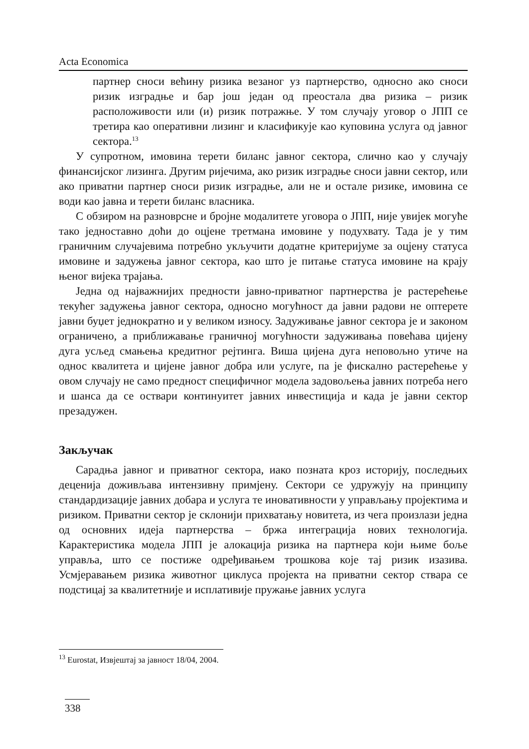Acta Economica
партнер сноси већину ризика везаног уз партнерство, односно ако сноси ризик изградње и бар још један од преостала два ризика – ризик расположивости или (и) ризик потражње. У том случају уговор о ЈПП се третира као оперативни лизинг и класификује као куповина услуга од јавног сектора.<sup>13</sup>
У супротном, имовина терети биланс јавног сектора, слично као у случају финансијског лизинга. Другим ријечима, ако ризик изградње сноси јавни сектор, или ако приватни партнер сноси ризик изградње, али не и остале ризике, имовина се води као јавна и терети биланс власника.
С обзиром на разноврсне и бројне модалитете уговора о ЈПП, није увијек могуће тако једноставно доћи до оцјене третмана имовине у подухвату. Тада је у тим граничним случајевима потребно укључити додатне критеријуме за оцјену статуса имовине и задужења јавног сектора, као што је питање статуса имовине на крају њеног вијека трајања.
Једна од најважнијих предности јавно-приватног партнерства је растерећење текућег задужења јавног сектора, односно могућност да јавни радови не оптерете јавни буџет једнократно и у великом износу. Задуживање јавног сектора је и законом ограничено, а приближавање граничној могућности задуживања повећава цијену дуга усљед смањења кредитног рејтинга. Виша цијена дуга неповољно утиче на однос квалитета и цијене јавног добра или услуге, па је фискално растерећење у овом случају не само предност специфичног модела задовољења јавних потреба него и шанса да се оствари континуитет јавних инвестиција и када је јавни сектор презадужен.
Закључак
Сарадња јавног и приватног сектора, иако позната кроз историју, последњих деценија доживљава интензивну примјену. Сектори се удружују на принципу стандардизације јавних добара и услуга те иновативности у управљању пројектима и ризиком. Приватни сектор је склонији прихватању новитета, из чега произлази једна од основних идеја партнерства – бржа интеграција нових технологија. Карактеристика модела ЈПП је алокација ризика на партнера који њиме боље управља, што се постиже одређивањем трошкова које тај ризик изазива. Усмјеравањем ризика животног циклуса пројекта на приватни сектор ствара се подстицај за квалитетније и исплативије пружање јавних услуга
<sup>13</sup> Eurostat, Извјештај за јавност 18/04, 2004.
338